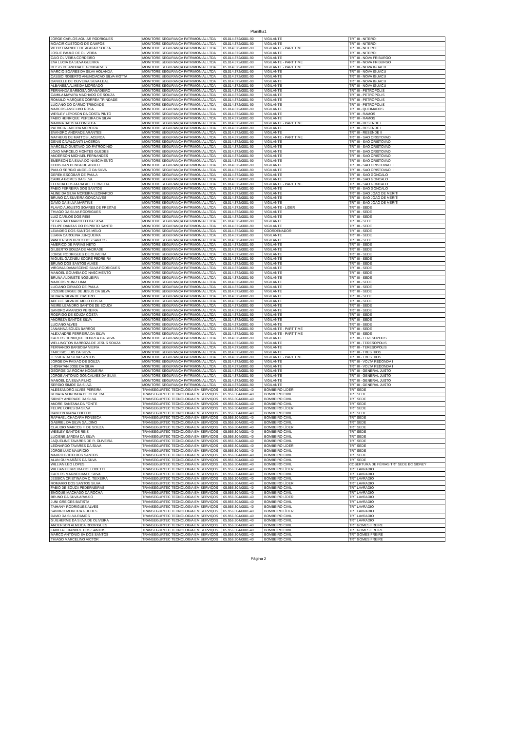Planilha1
| JORGE CARLOS AGUIAR RODRIGUES | MONITORE SEGURANÇA PATRIMONIAL LTDA | 05.014.372/0001-90 | VIGILANTE | TRT III - NITEROI |
| MOACIR CUSTODIO DE CAMPOS | MONITORE SEGURANÇA PATRIMONIAL LTDA | 05.014.372/0001-90 | VIGILANTE | TRT III - NITEROI |
| VITOR EMANOEL DE AGUIAR SOUZA | MONITORE SEGURANÇA PATRIMONIAL LTDA | 05.014.372/0001-90 | VIGILANTE - PART TIME | TRT III - NITEROI |
| JOSUE PAULO DE OLIVEIRA | MONITORE SEGURANÇA PATRIMONIAL LTDA | 05.014.372/0001-90 | VIGILANTE | TRT III - NITEROI |
| CAIO OLIVEIRA CORDEIRO | MONITORE SEGURANÇA PATRIMONIAL LTDA | 05.014.372/0001-90 | VIGILANTE | TRT III - NOVA FRIBURGO |
| EVA LUCIA DA SILVA GUERRA | MONITORE SEGURANÇA PATRIMONIAL LTDA | 05.014.372/0001-90 | VIGILANTE - PART TIME | TRT III - NOVA FRIBURGO |
| DEISIS DE ANDRADE GONCALVES | MONITORE SEGURANÇA PATRIMONIAL LTDA | 05.014.372/0001-90 | VIGILANTE - PART TIME | TRT III - NOVA IGUACU |
| MARCIO SOARES DA SILVA HOLANDA | MONITORE SEGURANÇA PATRIMONIAL LTDA | 05.014.372/0001-90 | VIGILANTE | TRT III - NOVA IGUACU |
| CASSIO ROBERTO ANUNCIACAO SILVA MOTTA | MONITORE SEGURANÇA PATRIMONIAL LTDA | 05.014.372/0001-90 | VIGILANTE | TRT III - NOVA IGUACU |
| DANIELLE DE OLIVEIRA SILVA LEAL | MONITORE SEGURANÇA PATRIMONIAL LTDA | 05.014.372/0001-90 | VIGILANTE | TRT III - NOVA IGUACU |
| ALBANESA ALMEIDA MORGADO | MONITORE SEGURANÇA PATRIMONIAL LTDA | 05.014.372/0001-90 | VIGILANTE | TRT III - NOVA IGUACU |
| FERNANDA BARBOSA GRANADEIRO | MONITORE SEGURANÇA PATRIMONIAL LTDA | 05.014.372/0001-90 | VIGILANTE | TRT III - PETROPOLIS |
| CAMILA MAYARA MACHADO DE SOUZA | MONITORE SEGURANÇA PATRIMONIAL LTDA | 05.014.372/0001-90 | VIGILANTE | TRT III - PETROPOLIS |
| ROMULO MARQUES CORREA TRINDADE | MONITORE SEGURANÇA PATRIMONIAL LTDA | 05.014.372/0001-90 | VIGILANTE | TRT III - PETROPOLIS |
| LUCIANO DO CARMO TRINDADE | MONITORE SEGURANÇA PATRIMONIAL LTDA | 05.014.372/0001-90 | VIGILANTE | TRT III - PETROPOLIS |
| MARCOS ANSELMO ROSA | MONITORE SEGURANÇA PATRIMONIAL LTDA | 05.014.372/0001-90 | VIGILANTE | TRT III - QUEIMADOS |
| WESLEY LEYDSON DA COSTA PINTO | MONITORE SEGURANÇA PATRIMONIAL LTDA | 05.014.372/0001-90 | VIGILANTE | TRT III - RAMOS |
| FABIO HENRIQUE PEREIRA DA SILVA | MONITORE SEGURANÇA PATRIMONIAL LTDA | 05.014.372/0001-90 | VIGILANTE | TRT III - RAMOS |
| MARINA BATISTA FONSECA | MONITORE SEGURANÇA PATRIMONIAL LTDA | 05.014.372/0001-90 | VIGILANTE - PART TIME | TRT III - RESENDE I |
| PATRICIA LADEIRA MOREIRA | MONITORE SEGURANÇA PATRIMONIAL LTDA | 05.014.372/0001-90 | VIGILANTE | TRT III - RESENDE I |
| EVANDRO ANDRADE ARANTES | MONITORE SEGURANÇA PATRIMONIAL LTDA | 05.014.372/0001-90 | VIGILANTE | TRT III - RESENDE II |
| MATHEUS DE MATTOS LACERDA | MONITORE SEGURANÇA PATRIMONIAL LTDA | 05.014.372/0001-90 | VIGILANTE - PART TIME | TRT III - SAO CRISTOVAO I |
| DENIS CAVALCANTI LACERDA | MONITORE SEGURANÇA PATRIMONIAL LTDA | 05.014.372/0001-90 | VIGILANTE | TRT III - SAO CRISTOVAO I |
| MARCELO GUSTAVO DO PATROCINIO | MONITORE SEGURANÇA PATRIMONIAL LTDA | 05.014.372/0001-90 | VIGILANTE | TRT III - SAO CRISTOVAO II |
| JOAO MARCELO MONTES GUEDES | MONITORE SEGURANÇA PATRIMONIAL LTDA | 05.014.372/0001-90 | VIGILANTE | TRT III - SAO CRISTOVAO II |
| ANDERSON MICHAEL FERNANDES | MONITORE SEGURANÇA PATRIMONIAL LTDA | 05.014.372/0001-90 | VIGILANTE | TRT III - SAO CRISTOVAO II |
| EMERSON DA SILVA DO NASCIMENTO | MONITORE SEGURANÇA PATRIMONIAL LTDA | 05.014.372/0001-90 | VIGILANTE | TRT III - SAO CRISTOVAO II |
| CHRISTIAN PENHA DE ABREU | MONITORE SEGURANÇA PATRIMONIAL LTDA | 05.014.372/0001-90 | VIGILANTE | TRT III - SAO CRISTOVAO III |
| PAULO SERGIO ANGELO DA SILVA | MONITORE SEGURANÇA PATRIMONIAL LTDA | 05.014.372/0001-90 | VIGILANTE | TRT III - SAO CRISTOVAO III |
| DEREK ESCOBAR DE PAULA | MONITORE SEGURANÇA PATRIMONIAL LTDA | 05.014.372/0001-90 | VIGILANTE | TRT III - SAO GONCALO |
| CAMILA GOMES DA SILVA | MONITORE SEGURANÇA PATRIMONIAL LTDA | 05.014.372/0001-90 | VIGILANTE | TRT III - SAO GONCALO |
| ELEN DA COSTA RAFAEL FERREIRA | MONITORE SEGURANÇA PATRIMONIAL LTDA | 05.014.372/0001-90 | VIGILANTE - PART TIME | TRT III - SAO GONCALO |
| FABIO FERREIRA DOS SANTOS | MONITORE SEGURANÇA PATRIMONIAL LTDA | 05.014.372/0001-90 | VIGILANTE | TRT III - SAO GONCALO |
| ALINE DA SILVA MOREIRA LEONARDO | MONITORE SEGURANÇA PATRIMONIAL LTDA | 05.014.372/0001-90 | VIGILANTE | TRT III - SAO JOAO DE MERITI |
| BRUNO DA SILVEIRA GONCALVES | MONITORE SEGURANÇA PATRIMONIAL LTDA | 05.014.372/0001-90 | VIGILANTE | TRT III - SAO JOAO DE MERITI |
| DAVID DA SILVA MARTINS | MONITORE SEGURANÇA PATRIMONIAL LTDA | 05.014.372/0001-90 | VIGILANTE | TRT III - SAO JOAO DE MERITI |
| FLAVIO AUGUSTO SOARES DE FREITAS | MONITORE SEGURANÇA PATRIMONIAL LTDA | 05.014.372/0001-90 | VIGILANTE - LIDER | TRT III - SEDE |
| THIAGO DA SILVA RODRIGUES | MONITORE SEGURANÇA PATRIMONIAL LTDA | 05.014.372/0001-90 | VIGILANTE | TRT III - SEDE |
| LUIZ CARLOS DOS REIS | MONITORE SEGURANÇA PATRIMONIAL LTDA | 05.014.372/0001-90 | VIGILANTE | TRT III - SEDE |
| SEBASTIAO MARCELO DA SILVA | MONITORE SEGURANÇA PATRIMONIAL LTDA | 05.014.372/0001-90 | VIGILANTE | TRT III - SEDE |
| FELIPE DANTAS DO ESPIRITO SANTO | MONITORE SEGURANÇA PATRIMONIAL LTDA | 05.014.372/0001-90 | VIGILANTE | TRT III - SEDE |
| LEANDRO DOS SANTOS MELO | MONITORE SEGURANÇA PATRIMONIAL LTDA | 05.014.372/0001-90 | COORDENADOR | TRT III - SEDE |
| LUANA CAROLINA JUNQUEIRA | MONITORE SEGURANÇA PATRIMONIAL LTDA | 05.014.372/0001-90 | VIGILANTE | TRT III - SEDE |
| VANDERSON BRITO DOS SANTOS | MONITORE SEGURANÇA PATRIMONIAL LTDA | 05.014.372/0001-90 | VIGILANTE | TRT III - SEDE |
| AMERICO DE FARIAS NETO | MONITORE SEGURANÇA PATRIMONIAL LTDA | 05.014.372/0001-90 | VIGILANTE | TRT III - SEDE |
| GILBERTO SOUZA DE ANDRADE | MONITORE SEGURANÇA PATRIMONIAL LTDA | 05.014.372/0001-90 | VIGILANTE | TRT III - SEDE |
| JORGE RODRIGUES DE OLIVEIRA | MONITORE SEGURANÇA PATRIMONIAL LTDA | 05.014.372/0001-90 | VIGILANTE | TRT III - SEDE |
| MIGUEL GAZINEU SODRE PEDREIRA | MONITORE SEGURANÇA PATRIMONIAL LTDA | 05.014.372/0001-90 | VIGILANTE | TRT III - SEDE |
| BRUNO DOS SANTOS ALVES | MONITORE SEGURANÇA PATRIMONIAL LTDA | 05.014.372/0001-90 | VIGILANTE | TRT III - SEDE |
| VIRGINIA DAMASCENO SILVA RODRIGUES | MONITORE SEGURANÇA PATRIMONIAL LTDA | 05.014.372/0001-90 | VIGILANTE | TRT III - SEDE |
| MANOEL GOUVEIA DO NASCIMENTO | MONITORE SEGURANÇA PATRIMONIAL LTDA | 05.014.372/0001-90 | VIGILANTE | TRT III - SEDE |
| BRUNA ALDINETE NOGUEIRA | MONITORE SEGURANÇA PATRIMONIAL LTDA | 05.014.372/0001-90 | VIGILANTE | TRT III - SEDE |
| MARCOS MUNIZ LIMA | MONITORE SEGURANÇA PATRIMONIAL LTDA | 05.014.372/0001-90 | VIGILANTE | TRT III - SEDE |
| LUCIANO CIRIACO DE PAULA | MONITORE SEGURANÇA PATRIMONIAL LTDA | 05.014.372/0001-90 | VIGILANTE | TRT III - SEDE |
| JOZEMBERGUE DE JESUS DA SILVA | MONITORE SEGURANÇA PATRIMONIAL LTDA | 05.014.372/0001-90 | VIGILANTE | TRT III - SEDE |
| RENATA SILVA DE CASTRO | MONITORE SEGURANÇA PATRIMONIAL LTDA | 05.014.372/0001-90 | VIGILANTE | TRT III - SEDE |
| ADELLE SILVA DE MELO COSTA | MONITORE SEGURANÇA PATRIMONIAL LTDA | 05.014.372/0001-90 | VIGILANTE | TRT III - SEDE |
| MEIRE LEANDRO SANTOS DE SOUZA | MONITORE SEGURANÇA PATRIMONIAL LTDA | 05.014.372/0001-90 | VIGILANTE | TRT III - SEDE |
| SANDRO AMANCIO PEREIRA | MONITORE SEGURANÇA PATRIMONIAL LTDA | 05.014.372/0001-90 | VIGILANTE | TRT III - SEDE |
| RODRIGO DE SOUZA COSTA | MONITORE SEGURANÇA PATRIMONIAL LTDA | 05.014.372/0001-90 | VIGILANTE | TRT III - SEDE |
| ANDREZA SANTOS SILVA | MONITORE SEGURANÇA PATRIMONIAL LTDA | 05.014.372/0001-90 | VIGILANTE | TRT III - SEDE |
| LUCIANO ALVES | MONITORE SEGURANÇA PATRIMONIAL LTDA | 05.014.372/0001-90 | VIGILANTE | TRT III - SEDE |
| JANAINNA SOUZA BARROS | MONITORE SEGURANÇA PATRIMONIAL LTDA | 05.014.372/0001-90 | VIGILANTE - PART TIME | TRT III - SEDE |
| ALEXANDRE FERREIRA DA SILVA | MONITORE SEGURANÇA PATRIMONIAL LTDA | 05.014.372/0001-90 | VIGILANTE - PART TIME | TRT III - SEDE |
| CARLOS HENRIQUE CORREA DA SILVA | MONITORE SEGURANÇA PATRIMONIAL LTDA | 05.014.372/0001-90 | VIGILANTE | TRT III - TERESOPOLIS |
| WELLINGTON BARBOZA DE JESUS SOUZA | MONITORE SEGURANÇA PATRIMONIAL LTDA | 05.014.372/0001-90 | VIGILANTE | TRT III - TERESOPOLIS |
| FERNANDO BARBOSA VIEIRA | MONITORE SEGURANÇA PATRIMONIAL LTDA | 05.014.372/0001-90 | VIGILANTE | TRT III - TERESOPOLIS |
| TARCISIO LUIS DA SILVA | MONITORE SEGURANÇA PATRIMONIAL LTDA | 05.014.372/0001-90 | VIGILANTE | TRT III - TRES RIOS |
| JESSICA DA SILVA SANTOS | MONITORE SEGURANÇA PATRIMONIAL LTDA | 05.014.372/0001-90 | VIGILANTE - PART TIME | TRT III - TRES RIOS |
| JORGE DA PAIXAO DE SOUZA | MONITORE SEGURANÇA PATRIMONIAL LTDA | 05.014.372/0001-90 | VIGILANTE | TRT III - VOLTA REDONDA I |
| JHONATAN JOSE DA SILVA | MONITORE SEGURANÇA PATRIMONIAL LTDA | 05.014.372/0001-90 | VIGILANTE | TRT III - VOLTA REDONDA I |
| GEORGE DA ROCHA NOGUEIRA | MONITORE SEGURANÇA PATRIMONIAL LTDA | 05.014.372/0001-90 | VIGILANTE | TRT III - GENERAL JUSTO |
| JORGE ANTONIO GONCALVES DA SILVA | MONITORE SEGURANÇA PATRIMONIAL LTDA | 05.014.372/0001-90 | VIGILANTE | TRT III - GENERAL JUSTO |
| MANOEL DA SILVA FILHO | MONITORE SEGURANÇA PATRIMONIAL LTDA | 05.014.372/0001-90 | VIGILANTE | TRT III - GENERAL JUSTO |
| SERGIO SIMOE DA SILVA | MONITORE SEGURANÇA PATRIMONIAL LTDA | 05.014.372/0001-90 | VIGILANTE | TRT III - GENERAL JUSTO |
| ALESSANDRO ALVES PEREIRA | TRANSEGURTEC TECNOLOGIA EM SERVIÇOS | 05.956.304/0001-40 | BOMBEIRO LÍDER | TRT SEDE |
| RENATA NORONHA DE OLIVEIRA | TRANSEGURTEC TECNOLOGIA EM SERVIÇOS | 05.956.304/0001-40 | BOMBEIRO CIVIL | TRT SEDE |
| SIDNEY ANDRADE DA SILVA | TRANSEGURTEC TECNOLOGIA EM SERVIÇOS | 05.956.304/0001-40 | BOMBEIRO CIVIL | TRT SEDE |
| ANDRE SANTANA DA FONTE | TRANSEGURTEC TECNOLOGIA EM SERVIÇOS | 05.956.304/0001-40 | BOMBEIRO CIVIL | TRT SEDE |
| FELIPE LOPES DA SILVA | TRANSEGURTEC TECNOLOGIA EM SERVIÇOS | 05.956.304/0001-40 | BOMBEIRO LÍDER | TRT SEDE |
| DANTON VIANA COELHO | TRANSEGURTEC TECNOLOGIA EM SERVIÇOS | 05.956.304/0001-40 | BOMBEIRO CIVIL | TRT SEDE |
| RAPHAEL CHACARA FONSECA | TRANSEGURTEC TECNOLOGIA EM SERVIÇOS | 05.956.304/0001-40 | BOMBEIRO CIVIL | TRT SEDE |
| GABRIEL DA SILVA GALDINO | TRANSEGURTEC TECNOLOGIA EM SERVIÇOS | 05.956.304/0001-40 | BOMBEIRO CIVIL | TRT SEDE |
| CLAUDIO MARCOS F. DE SOUZA | TRANSEGURTEC TECNOLOGIA EM SERVIÇOS | 05.956.304/0001-40 | BOMBEIRO LÍDER | TRT SEDE |
| WESLEY SANTOS REIS | TRANSEGURTEC TECNOLOGIA EM SERVIÇOS | 05.956.304/0001-40 | BOMBEIRO CIVIL | TRT SEDE |
| LUCIENE JARDIM DA SILVA | TRANSEGURTEC TECNOLOGIA EM SERVIÇOS | 05.956.304/0001-40 | BOMBEIRO CIVIL | TRT SEDE |
| JAQUELINE TAVARES DE R. OLIVEIRA | TRANSEGURTEC TECNOLOGIA EM SERVIÇOS | 05.956.304/0001-40 | BOMBEIRO CIVIL | TRT SEDE |
| LEONARDO TAVARES DA SILVA | TRANSEGURTEC TECNOLOGIA EM SERVIÇOS | 05.956.304/0001-40 | BOMBEIRO LÍDER | TRT SEDE |
| JORGE LUIZ MAURÍCIO | TRANSEGURTEC TECNOLOGIA EM SERVIÇOS | 05.956.304/0001-40 | BOMBEIRO CIVIL | TRT SEDE |
| MAURO BRITO DOS SANTOS | TRANSEGURTEC TECNOLOGIA EM SERVIÇOS | 05.956.304/0001-40 | BOMBEIRO CIVIL | TRT SEDE |
| ALAN GUIMARÃES DA SILVA | TRANSEGURTEC TECNOLOGIA EM SERVIÇOS | 05.956.304/0001-40 | BOMBEIRO CIVIL | TRT SEDE |
| WILLIAN LEO LOPES | TRANSEGURTEC TECNOLOGIA EM SERVIÇOS | 05.956.304/0001-40 | BOMBEIRO CIVIL | COBERTURA DE FÉRIAS TRT SEDE BC SIDNEY |
| WILLIAN FERREIRA COLLODETTI | TRANSEGURTEC TECNOLOGIA EM SERVIÇOS | 05.956.304/0001-40 | BOMBEIRO LÍDER | TRT LAVRADIO |
| CARLOS MAGNO LIMA E SILVA | TRANSEGURTEC TECNOLOGIA EM SERVIÇOS | 05.956.304/0001-40 | BOMBEIRO CIVIL | TRT LAVRADIO |
| JESSICA CRISTINA DA C. TEIXEIRA | TRANSEGURTEC TECNOLOGIA EM SERVIÇOS | 05.956.304/0001-40 | BOMBEIRO CIVIL | TRT LAVRADIO |
| ROMARIO DOS SANTOS SILVA | TRANSEGURTEC TECNOLOGIA EM SERVIÇOS | 05.956.304/0001-40 | BOMBEIRO LÍDER | TRT LAVRADIO |
| FABIO DE SOUZA PEDERNEIRAS | TRANSEGURTEC TECNOLOGIA EM SERVIÇOS | 05.956.304/0001-40 | BOMBEIRO CIVIL | TRT LAVRADIO |
| ENOQUE MACHADO DA ROCHA | TRANSEGURTEC TECNOLOGIA EM SERVIÇOS | 05.956.304/0001-40 | BOMBEIRO CIVIL | TRT LAVRADIO |
| BRUNO DA SILVA ARAUJO | TRANSEGURTEC TECNOLOGIA EM SERVIÇOS | 05.956.304/0001-40 | BOMBEIRO LÍDER | TRT LAVRADIO |
| JUNI GREICES BATISTA | TRANSEGURTEC TECNOLOGIA EM SERVIÇOS | 05.956.304/0001-40 | BOMBEIRO CIVIL | TRT LAVRADIO |
| TAIHANY RODRIGUES ALVES | TRANSEGURTEC TECNOLOGIA EM SERVIÇOS | 05.956.304/0001-40 | BOMBEIRO CIVIL | TRT LAVRADIO |
| SANDRO MOREIRA GUEDES | TRANSEGURTEC TECNOLOGIA EM SERVIÇOS | 05.956.304/0001-40 | BOMBEIRO LÍDER | TRT LAVRADIO |
| DAVID DA SILVA RAMOS | TRANSEGURTEC TECNOLOGIA EM SERVIÇOS | 05.956.304/0001-40 | BOMBEIRO CIVIL | TRT LAVRADIO |
| GUILHERME DA SILVA DE OLIVEIRA | TRANSEGURTEC TECNOLOGIA EM SERVIÇOS | 05.956.304/0001-40 | BOMBEIRO CIVIL | TRT LAVRADIO |
| ANDERSON ALMEIDA RODRIGUES | TRANSEGURTEC TECNOLOGIA EM SERVIÇOS | 05.956.304/0001-40 | BOMBEIRO CIVIL | TRT GOMES FREIRE |
| FABIO ALEXANDRE DOS SANTOS | TRANSEGURTEC TECNOLOGIA EM SERVIÇOS | 05.956.304/0001-40 | BOMBEIRO CIVIL | TRT GOMES FREIRE |
| MARCO ANTÔNIO SÁ DOS SANTOS | TRANSEGURTEC TECNOLOGIA EM SERVIÇOS | 05.956.304/0001-40 | BOMBEIRO CIVIL | TRT GOMES FREIRE |
| THIAGO MARCELINO VICTOR | TRANSEGURTEC TECNOLOGIA EM SERVIÇOS | 05.956.304/0001-40 | BOMBEIRO CIVIL | TRT GOMES FREIRE |
Página 2